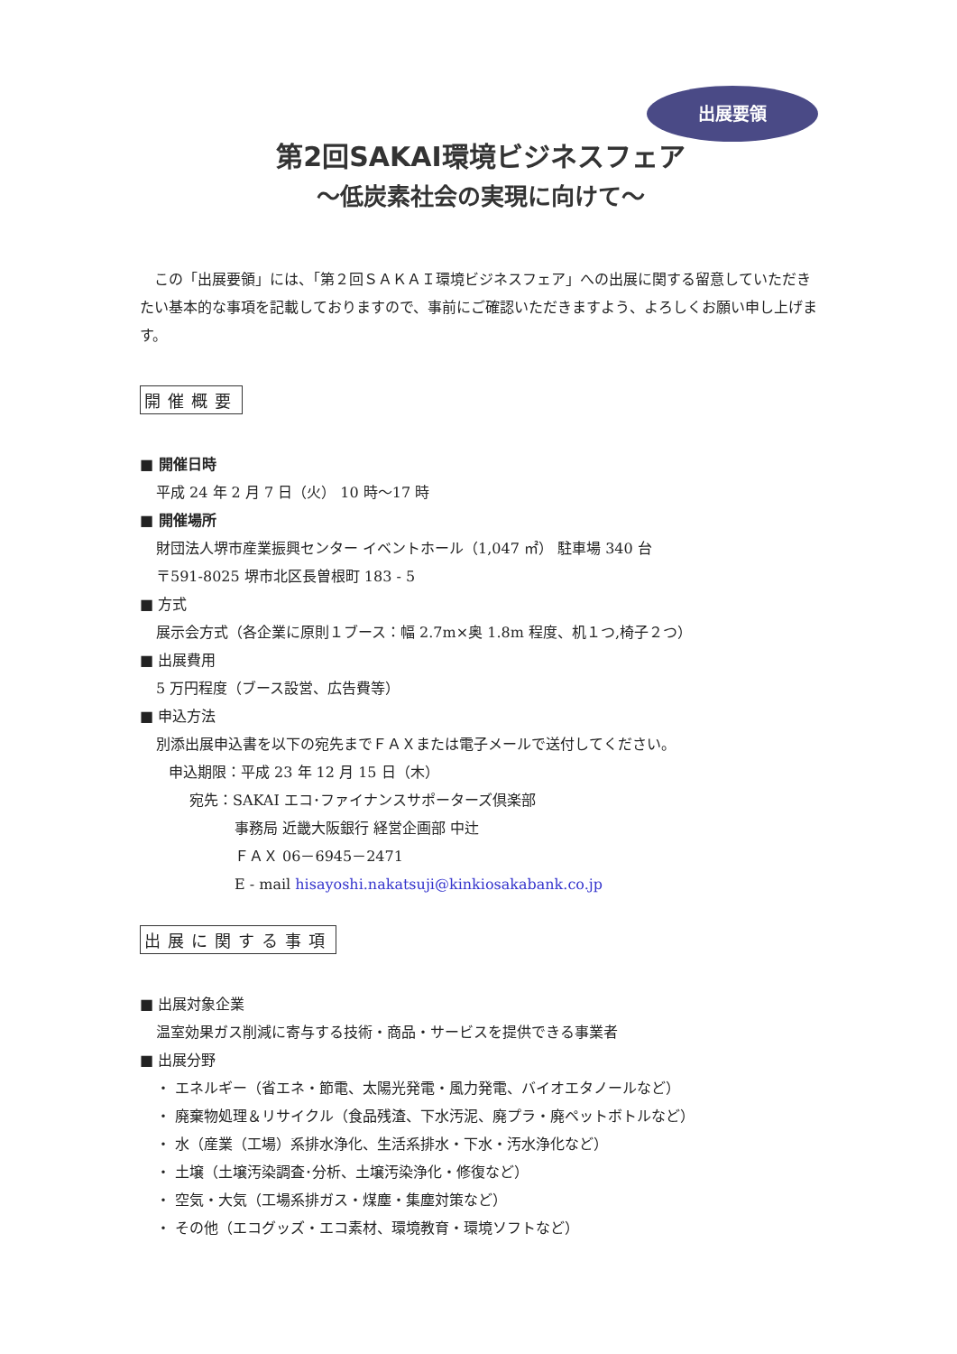出展要領
第2回SAKAI環境ビジネスフェア
～低炭素社会の実現に向けて～
この「出展要領」には、「第２回ＳＡＫＡＩ環境ビジネスフェア」への出展に関する留意していただきたい基本的な事項を記載しておりますので、事前にご確認いただきますよう、よろしくお願い申し上げます。
開催概要
■ 開催日時
平成 24 年 2 月 7 日（火） 10 時～17 時
■ 開催場所
財団法人堺市産業振興センター イベントホール（1,047 ㎡） 駐車場 340 台
〒591-8025 堺市北区長曽根町 183 - 5
■ 方式
展示会方式（各企業に原則１ブース：幅 2.7m×奥 1.8m 程度、机１つ,椅子２つ）
■ 出展費用
5 万円程度（ブース設営、広告費等）
■ 申込方法
別添出展申込書を以下の宛先までＦＡＸまたは電子メールで送付してください。
申込期限：平成 23 年 12 月 15 日（木）
宛先：SAKAI エコ･ファイナンスサポーターズ倶楽部
事務局 近畿大阪銀行 経営企画部 中辻
ＦＡＸ 06－6945－2471
E - mail hisayoshi.nakatsuji@kinkiosakabank.co.jp
出展に関する事項
■ 出展対象企業
温室効果ガス削減に寄与する技術・商品・サービスを提供できる事業者
■ 出展分野
・ エネルギー（省エネ・節電、太陽光発電・風力発電、バイオエタノールなど）
・ 廃棄物処理＆リサイクル（食品残渣、下水汚泥、廃プラ・廃ペットボトルなど）
・ 水（産業（工場）系排水浄化、生活系排水・下水・汚水浄化など）
・ 土壌（土壌汚染調査･分析、土壌汚染浄化・修復など）
・ 空気・大気（工場系排ガス・煤塵・集塵対策など）
・ その他（エコグッズ・エコ素材、環境教育・環境ソフトなど）